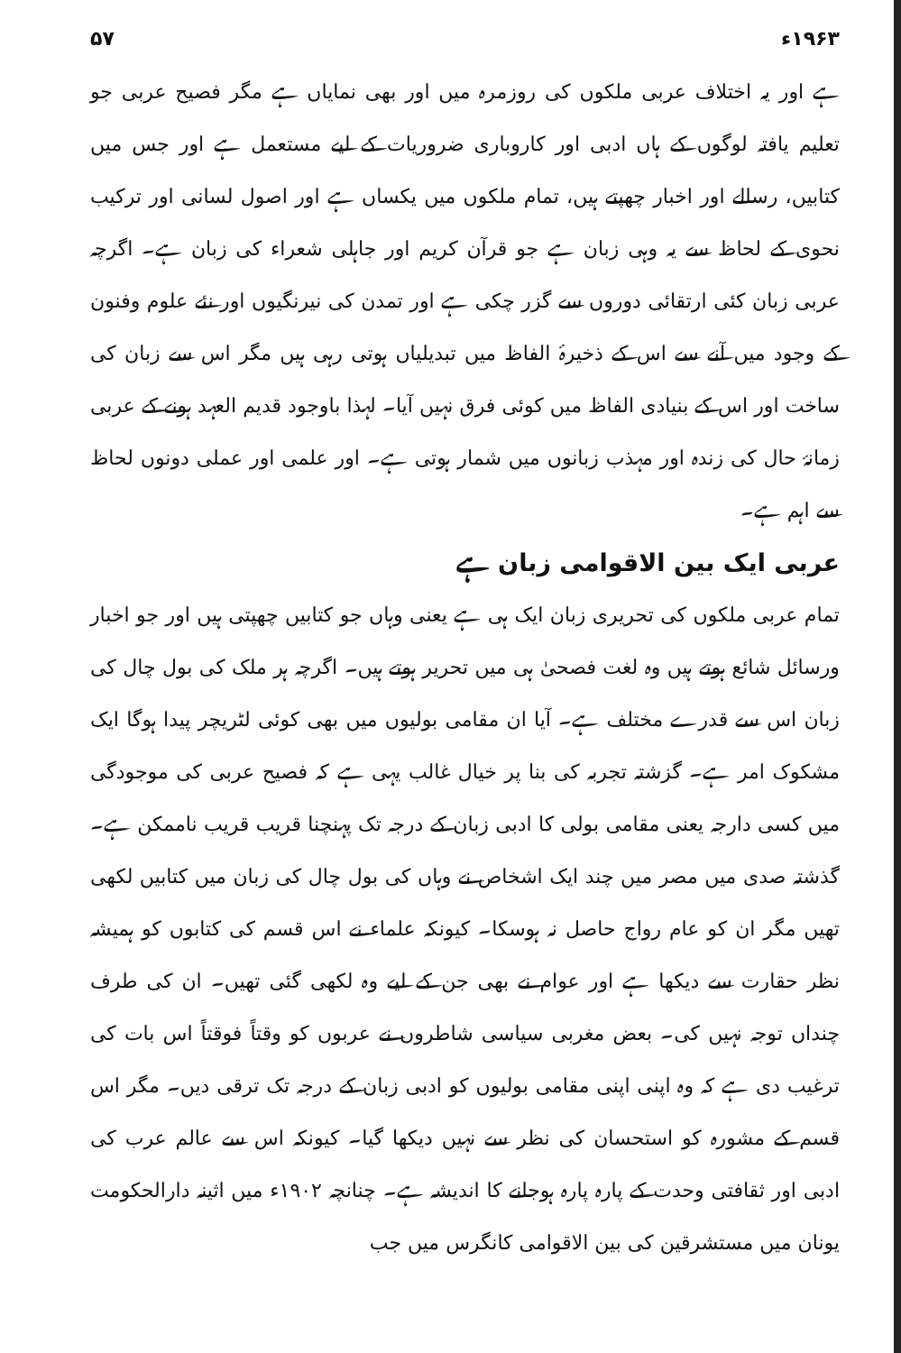۱۹۶۳ء ۵۷
ہے اور یہ اختلاف عربی ملکوں کی روزمرہ میں اور بھی نمایاں ہے مگر فصیح عربی جو تعلیم یافتہ لوگوں کے ہاں ادبی اور کاروباری ضروریات کے لیے مستعمل ہے اور جس میں کتابیں، رسالے اور اخبار چھپتے ہیں، تمام ملکوں میں یکساں ہے اور اصول لسانی اور ترکیب نحوی کے لحاظ سے یہ وہی زبان ہے جو قرآن کریم اور جاہلی شعراء کی زبان ہے۔ اگرچہ عربی زبان کئی ارتقائی دوروں سے گزر چکی ہے اور تمدن کی نیرنگیوں اور نئے علوم وفنون کے وجود میں آنے سے اس کے ذخیرۂ الفاظ میں تبدیلیاں ہوتی رہی ہیں مگر اس سے زبان کی ساخت اور اس کے بنیادی الفاظ میں کوئی فرق نہیں آیا۔ لہذا باوجود قدیم العہد ہونے کے عربی زمانۂ حال کی زندہ اور مہذب زبانوں میں شمار ہوتی ہے۔ اور علمی اور عملی دونوں لحاظ سے اہم ہے۔
عربی ایک بین الاقوامی زبان ہے
تمام عربی ملکوں کی تحریری زبان ایک ہی ہے یعنی وہاں جو کتابیں چھپتی ہیں اور جو اخبار ورسائل شائع ہوتے ہیں وہ لغت فصحیٰ ہی میں تحریر ہوتے ہیں۔ اگرچہ ہر ملک کی بول چال کی زبان اس سے قدرے مختلف ہے۔ آیا ان مقامی بولیوں میں بھی کوئی لٹریچر پیدا ہوگا ایک مشکوک امر ہے۔ گزشتہ تجربہ کی بنا پر خیال غالب یہی ہے کہ فصیح عربی کی موجودگی میں کسی دارجہ یعنی مقامی بولی کا ادبی زبان کے درجہ تک پہنچنا قریب قریب ناممکن ہے۔ گذشتہ صدی میں مصر میں چند ایک اشخاص نے وہاں کی بول چال کی زبان میں کتابیں لکھی تھیں مگر ان کو عام رواج حاصل نہ ہوسکا۔ کیونکہ علماء نے اس قسم کی کتابوں کو ہمیشہ نظر حقارت سے دیکھا ہے اور عوام نے بھی جن کے لیے وہ لکھی گئی تھیں۔ ان کی طرف چنداں توجہ نہیں کی۔ بعض مغربی سیاسی شاطروں نے عربوں کو وقتاً فوقتاً اس بات کی ترغیب دی ہے کہ وہ اپنی اپنی مقامی بولیوں کو ادبی زبان کے درجہ تک ترقی دیں۔ مگر اس قسم کے مشورہ کو استحسان کی نظر سے نہیں دیکھا گیا۔ کیونکہ اس سے عالم عرب کی ادبی اور ثقافتی وحدت کے پارہ پارہ ہوجانے کا اندیشہ ہے۔ چنانچہ ۱۹۰۲ء میں اثینہ دارالحکومت یونان میں مستشرقین کی بین الاقوامی کانگرس میں جب